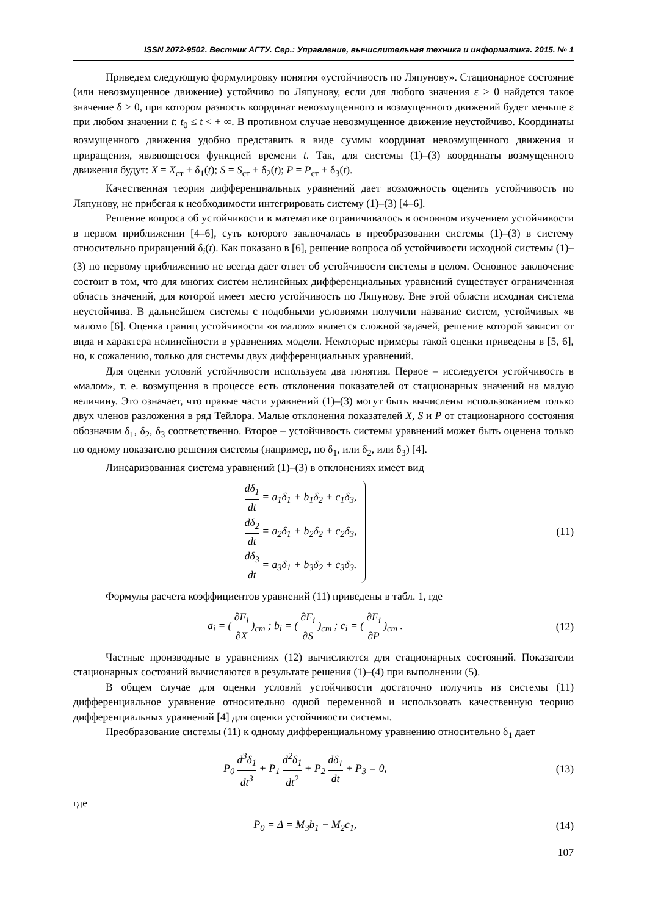ISSN 2072-9502. Вестник АГТУ. Сер.: Управление, вычислительная техника и информатика. 2015. № 1
Приведем следующую формулировку понятия «устойчивость по Ляпунову». Стационарное состояние (или невозмущенное движение) устойчиво по Ляпунову, если для любого значения ε > 0 найдется такое значение δ > 0, при котором разность координат невозмущенного и возмущенного движений будет меньше ε при любом значении t: t<sub>0</sub> ≤ t < + ∞. В противном случае невозмущенное движение неустойчиво. Координаты возмущенного движения удобно представить в виде суммы координат невозмущенного движения и приращения, являющегося функцией времени t. Так, для системы (1)–(3) координаты возмущенного движения будут: X = X<sub>ст</sub> + δ<sub>1</sub>(t); S = S<sub>ст</sub> + δ<sub>2</sub>(t); P = P<sub>ст</sub> + δ<sub>3</sub>(t).
Качественная теория дифференциальных уравнений дает возможность оценить устойчивость по Ляпунову, не прибегая к необходимости интегрировать систему (1)–(3) [4–6].
Решение вопроса об устойчивости в математике ограничивалось в основном изучением устойчивости в первом приближении [4–6], суть которого заключалась в преобразовании системы (1)–(3) в систему относительно приращений δ<sub>i</sub>(t). Как показано в [6], решение вопроса об устойчивости исходной системы (1)–(3) по первому приближению не всегда дает ответ об устойчивости системы в целом. Основное заключение состоит в том, что для многих систем нелинейных дифференциальных уравнений существует ограниченная область значений, для которой имеет место устойчивость по Ляпунову. Вне этой области исходная система неустойчива. В дальнейшем системы с подобными условиями получили название систем, устойчивых «в малом» [6]. Оценка границ устойчивости «в малом» является сложной задачей, решение которой зависит от вида и характера нелинейности в уравнениях модели. Некоторые примеры такой оценки приведены в [5, 6], но, к сожалению, только для системы двух дифференциальных уравнений.
Для оценки условий устойчивости используем два понятия. Первое – исследуется устойчивость в «малом», т. е. возмущения в процессе есть отклонения показателей от стационарных значений на малую величину. Это означает, что правые части уравнений (1)–(3) могут быть вычислены использованием только двух членов разложения в ряд Тейлора. Малые отклонения показателей X, S и P от стационарного состояния обозначим δ<sub>1</sub>, δ<sub>2</sub>, δ<sub>3</sub> соответственно. Второе – устойчивость системы уравнений может быть оценена только по одному показателю решения системы (например, по δ<sub>1</sub>, или δ<sub>2</sub>, или δ<sub>3</sub>) [4].
Линеаризованная система уравнений (1)–(3) в отклонениях имеет вид
dδ<sub>1</sub> dt = a<sub>1</sub>δ<sub>1</sub> + b<sub>1</sub>δ<sub>2</sub> + c<sub>1</sub>δ<sub>3</sub>,
dδ<sub>2</sub> dt = a<sub>2</sub>δ<sub>1</sub> + b<sub>2</sub>δ<sub>2</sub> + c<sub>2</sub>δ<sub>3</sub>,
dδ<sub>3</sub> dt = a<sub>3</sub>δ<sub>1</sub> + b<sub>3</sub>δ<sub>2</sub> + c<sub>3</sub>δ<sub>3</sub>.
(11)
Формулы расчета коэффициентов уравнений (11) приведены в табл. 1, где
a<sub>i</sub> = ( ∂F<sub>i</sub> ∂X )<sub>ст</sub> ; b<sub>i</sub> = ( ∂F<sub>i</sub> ∂S )<sub>ст</sub> ; c<sub>i</sub> = ( ∂F<sub>i</sub> ∂P )<sub>ст</sub> .
(12)
Частные производные в уравнениях (12) вычисляются для стационарных состояний. Показатели стационарных состояний вычисляются в результате решения (1)–(4) при выполнении (5).
В общем случае для оценки условий устойчивости достаточно получить из системы (11) дифференциальное уравнение относительно одной переменной и использовать качественную теорию дифференциальных уравнений [4] для оценки устойчивости системы.
Преобразование системы (11) к одному дифференциальному уравнению относительно δ<sub>1</sub> дает
P<sub>0</sub> d<sup>3</sup>δ<sub>1</sub> dt<sup>3</sup> + P<sub>1</sub> d<sup>2</sup>δ<sub>1</sub> dt<sup>2</sup> + P<sub>2</sub> dδ<sub>1</sub> dt + P<sub>3</sub> = 0,
(13)
где
P<sub>0</sub> = Δ = M<sub>3</sub>b<sub>1</sub> − M<sub>2</sub>c<sub>1</sub>, (14)
107